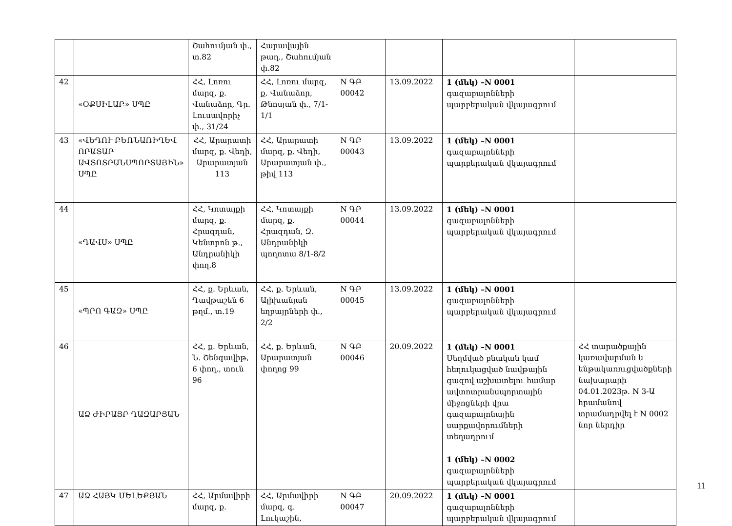| | | Շահումյան փ., տ.82 | Հարավային թաղ., Շահումյան փ.82 | | | | |
| 42 | «ՕՔՍԻԼԱԲ» ՍՊԸ | ՀՀ, Լոռու մարզ, ք. Վանաձոր, Գր. Լուսավորիչ փ., 31/24 | ՀՀ, Լոռու մարզ, ք. Վանաձոր, Թնոսյան փ., 7/1-1/1 | N ԳԲ 00042 | 13.09.2022 | 1 (մեկ) –N 0001 գազաբալոնների պարբերական վկայագրում | |
| 43 | «ՎԵԴՈՒ ԲԵՌՆԱՌԻՂԵՎ ՈՐԱՏԱՐ ԱՎՏՈՏՐԱՆՍՊՈՐՏԱՅԻՆ» ՍՊԸ | ՀՀ, Արարատի մարզ, ք. Վեդի, Արարատյան 113 | ՀՀ, Արարատի մարզ, ք. Վեդի, Արարատյան փ., թիվ 113 | N ԳԲ 00043 | 13.09.2022 | 1 (մեկ) –N 0001 գազաբալոնների պարբերական վկայագրում | |
| 44 | «ԴԱՎՍ» ՍՊԸ | ՀՀ, Կոտայքի մարզ, ք. Հրազդան, Կենտրոն թ., Անդրանիկի փող.8 | ՀՀ, Կոտայքի մարզ, ք. Հրազդան, Զ. Անդրանիկի պողոտա 8/1-8/2 | N ԳԲ 00044 | 13.09.2022 | 1 (մեկ) –N 0001 գազաբալոնների պարբերական վկայագրում | |
| 45 | «ՊՐՈ ԳԱԶ» ՍՊԸ | ՀՀ, ք. Երևան, Դավթաշեն 6 թղմ., տ.19 | ՀՀ, ք. Երևան, Ալիխանյան եղբայրների փ., 2/2 | N ԳԲ 00045 | 13.09.2022 | 1 (մեկ) –N 0001 գազաբալոնների պարբերական վկայագրում | |
| 46 | ԱՁ ԺԻՐԱՅՐ ՂԱԶԱՐՅԱՆ | ՀՀ, ք. Երևան, Ն. Շենգավիթ, 6 փող., տուն 96 | ՀՀ, ք. Երևան, Արարատյան փողոց 99 | N ԳԲ 00046 | 20.09.2022 | 1 (մեկ) –N 0001 Սեղմված բնական կամ հեղուկացված նավթային գազով աշխատելու համար ավտոտրանսպորտային միջոցների վրա գազաբալոնային սարքավորումների տեղադրում 1 (մեկ) –N 0002 գազաբալոնների պարբերական վկայագրում | ՀՀ տարածքային կառավարման և ենթակառուցվածքների նախարարի 04.01.2023թ. N 3-Ա հրամանով տրամադրվել է N 0002 նոր ներդիր |
| 47 | ԱՁ ՀԱՅԿ ՄԵԼԵՔՅԱՆ | ՀՀ, Արմավիրի մարզ, ք. | ՀՀ, Արմավիրի մարզ, գ. Լուկաշին, | N ԳԲ 00047 | 20.09.2022 | 1 (մեկ) –N 0001 գազաբալոնների պարբերական վկայագրում | |
11